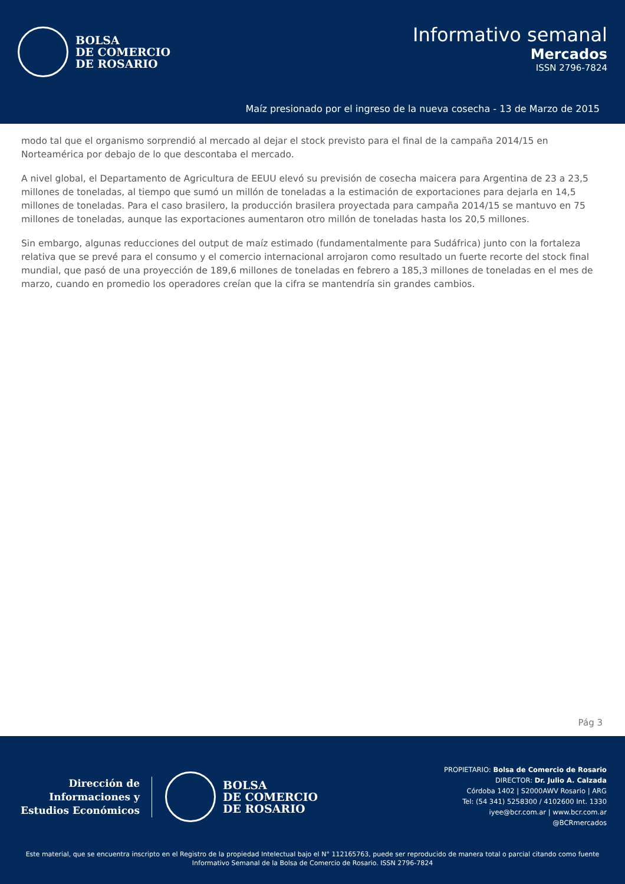BOLSA
DE COMERCIO
DE ROSARIO
Informativo semanal
Mercados
ISSN 2796-7824
Maíz presionado por el ingreso de la nueva cosecha - 13 de Marzo de 2015
modo tal que el organismo sorprendió al mercado al dejar el stock previsto para el final de la campaña 2014/15 en Norteamérica por debajo de lo que descontaba el mercado.
A nivel global, el Departamento de Agricultura de EEUU elevó su previsión de cosecha maicera para Argentina de 23 a 23,5 millones de toneladas, al tiempo que sumó un millón de toneladas a la estimación de exportaciones para dejarla en 14,5 millones de toneladas. Para el caso brasilero, la producción brasilera proyectada para campaña 2014/15 se mantuvo en 75 millones de toneladas, aunque las exportaciones aumentaron otro millón de toneladas hasta los 20,5 millones.
Sin embargo, algunas reducciones del output de maíz estimado (fundamentalmente para Sudáfrica) junto con la fortaleza relativa que se prevé para el consumo y el comercio internacional arrojaron como resultado un fuerte recorte del stock final mundial, que pasó de una proyección de 189,6 millones de toneladas en febrero a 185,3 millones de toneladas en el mes de marzo, cuando en promedio los operadores creían que la cifra se mantendría sin grandes cambios.
Pág 3
Dirección de
Informaciones y
Estudios Económicos
BOLSA
DE COMERCIO
DE ROSARIO
PROPIETARIO: Bolsa de Comercio de Rosario
DIRECTOR: Dr. Julio A. Calzada
Córdoba 1402 | S2000AWV Rosario | ARG
Tel: (54 341) 5258300 / 4102600 Int. 1330
iyee@bcr.com.ar | www.bcr.com.ar
@BCRmercados
Este material, que se encuentra inscripto en el Registro de la propiedad Intelectual bajo el N° 112165763, puede ser reproducido de manera total o parcial citando como fuente Informativo Semanal de la Bolsa de Comercio de Rosario. ISSN 2796-7824